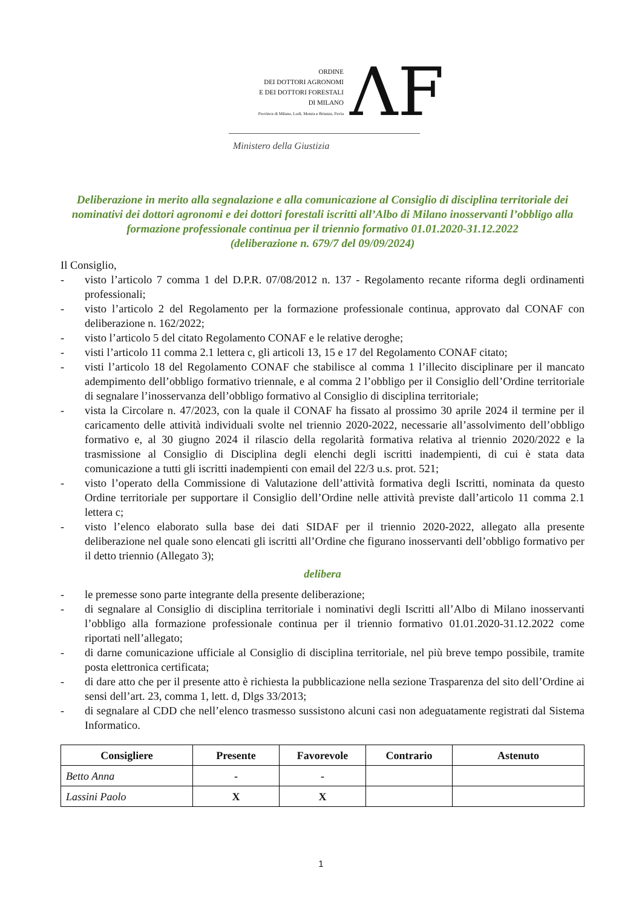ORDINE
DEI DOTTORI AGRONOMI
E DEI DOTTORI FORESTALI
DI MILANO
Province di Milano, Lodi, Monza e Brianza, Pavia
ΛF
Ministero della Giustizia
Deliberazione in merito alla segnalazione e alla comunicazione al Consiglio di disciplina territoriale dei nominativi dei dottori agronomi e dei dottori forestali iscritti all’Albo di Milano inosservanti l’obbligo alla formazione professionale continua per il triennio formativo 01.01.2020-31.12.2022
(deliberazione n. 679/7 del 09/09/2024)
Il Consiglio,
- visto l’articolo 7 comma 1 del D.P.R. 07/08/2012 n. 137 - Regolamento recante riforma degli ordinamenti professionali;
- visto l’articolo 2 del Regolamento per la formazione professionale continua, approvato dal CONAF con deliberazione n. 162/2022;
- visto l’articolo 5 del citato Regolamento CONAF e le relative deroghe;
- visti l’articolo 11 comma 2.1 lettera c, gli articoli 13, 15 e 17 del Regolamento CONAF citato;
- visti l’articolo 18 del Regolamento CONAF che stabilisce al comma 1 l’illecito disciplinare per il mancato adempimento dell’obbligo formativo triennale, e al comma 2 l’obbligo per il Consiglio dell’Ordine territoriale di segnalare l’inosservanza dell’obbligo formativo al Consiglio di disciplina territoriale;
- vista la Circolare n. 47/2023, con la quale il CONAF ha fissato al prossimo 30 aprile 2024 il termine per il caricamento delle attività individuali svolte nel triennio 2020-2022, necessarie all’assolvimento dell’obbligo formativo e, al 30 giugno 2024 il rilascio della regolarità formativa relativa al triennio 2020/2022 e la trasmissione al Consiglio di Disciplina degli elenchi degli iscritti inadempienti, di cui è stata data comunicazione a tutti gli iscritti inadempienti con email del 22/3 u.s. prot. 521;
- visto l’operato della Commissione di Valutazione dell’attività formativa degli Iscritti, nominata da questo Ordine territoriale per supportare il Consiglio dell’Ordine nelle attività previste dall’articolo 11 comma 2.1 lettera c;
- visto l’elenco elaborato sulla base dei dati SIDAF per il triennio 2020-2022, allegato alla presente deliberazione nel quale sono elencati gli iscritti all’Ordine che figurano inosservanti dell’obbligo formativo per il detto triennio (Allegato 3);
delibera
- le premesse sono parte integrante della presente deliberazione;
- di segnalare al Consiglio di disciplina territoriale i nominativi degli Iscritti all’Albo di Milano inosservanti l’obbligo alla formazione professionale continua per il triennio formativo 01.01.2020-31.12.2022 come riportati nell’allegato;
- di darne comunicazione ufficiale al Consiglio di disciplina territoriale, nel più breve tempo possibile, tramite posta elettronica certificata;
- di dare atto che per il presente atto è richiesta la pubblicazione nella sezione Trasparenza del sito dell’Ordine ai sensi dell’art. 23, comma 1, lett. d, Dlgs 33/2013;
- di segnalare al CDD che nell’elenco trasmesso sussistono alcuni casi non adeguatamente registrati dal Sistema Informatico.
| Consigliere | Presente | Favorevole | Contrario | Astenuto |
| --- | --- | --- | --- | --- |
| Betto Anna | - | - | | |
| Lassini Paolo | X | X | | |
1